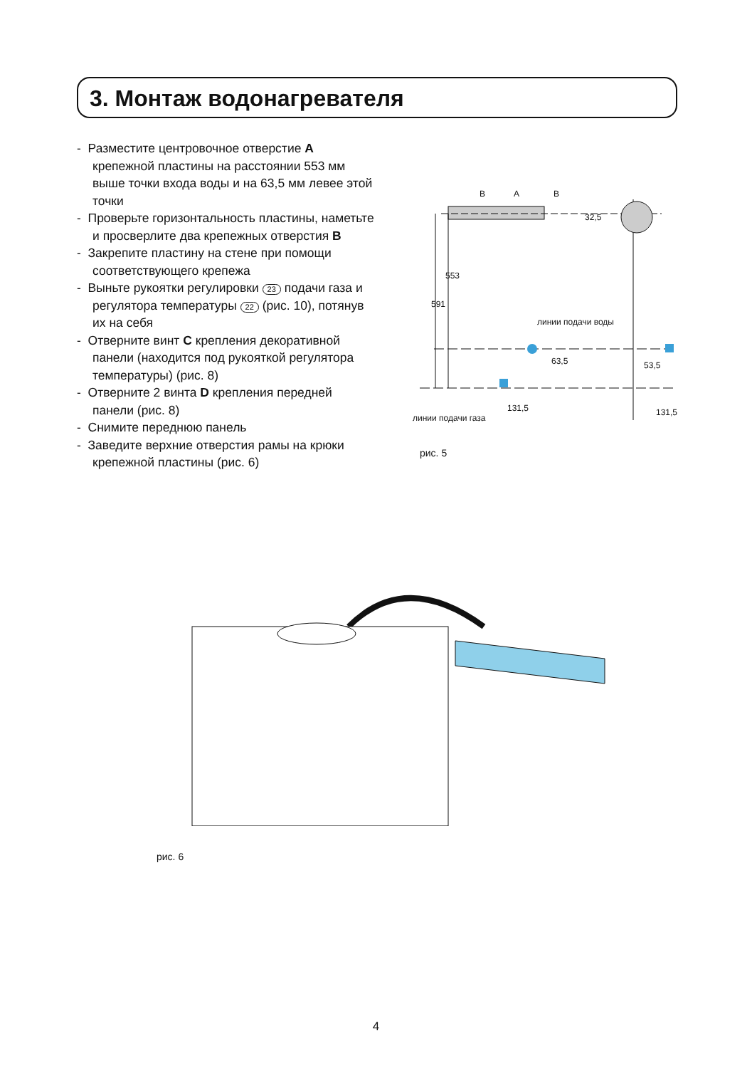3. Монтаж водонагревателя
- Разместите центровочное отверстие A крепежной пластины на расстоянии 553 мм выше точки входа воды и на 63,5 мм левее этой точки
- Проверьте горизонтальность пластины, наметьте и просверлите два крепежных отверстия B
- Закрепите пластину на стене при помощи соответствующего крепежа
- Выньте рукоятки регулировки 23 подачи газа и регулятора температуры 22 (рис. 10), потянув их на себя
- Отверните винт C крепления декоративной панели (находится под рукояткой регулятора температуры) (рис. 8)
- Отверните 2 винта D крепления передней панели (рис. 8)
- Снимите переднюю панель
- Заведите верхние отверстия рамы на крюки крепежной пластины (рис. 6)
B A B
32,5
553
591
линии подачи воды
63,5 53,5
131,5 131,5
линии подачи газа
рис. 5
рис. 6
4